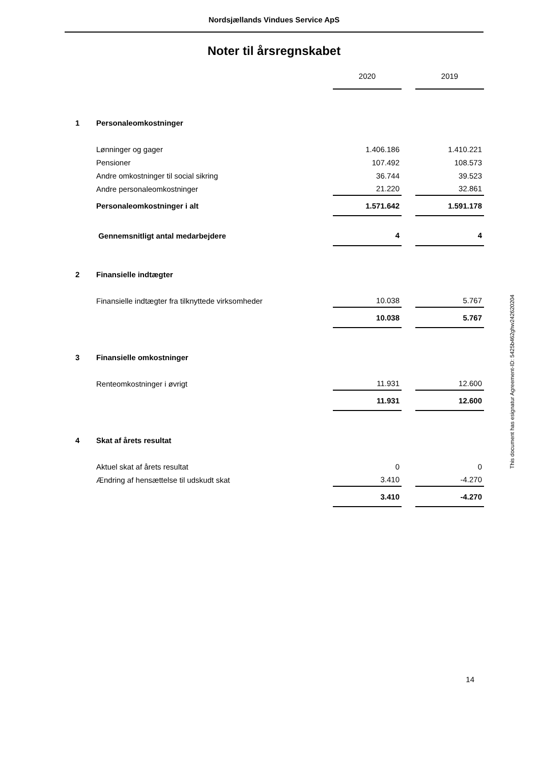Nordsjællands Vindues Service ApS
Noter til årsregnskabet
| | | 2020 | | 2019 |
| 1 | Personaleomkostninger | | | |
| | Lønninger og gager | 1.406.186 | | 1.410.221 |
| | Pensioner | 107.492 | | 108.573 |
| | Andre omkostninger til social sikring | 36.744 | | 39.523 |
| | Andre personaleomkostninger | 21.220 | | 32.861 |
| | Personaleomkostninger i alt | 1.571.642 | | 1.591.178 |
| | Gennemsnitligt antal medarbejdere | 4 | | 4 |
| 2 | Finansielle indtægter | | | |
| | Finansielle indtægter fra tilknyttede virksomheder | 10.038 | | 5.767 |
| | | 10.038 | | 5.767 |
| 3 | Finansielle omkostninger | | | |
| | Renteomkostninger i øvrigt | 11.931 | | 12.600 |
| | | 11.931 | | 12.600 |
| 4 | Skat af årets resultat | | | |
| | Aktuel skat af årets resultat | 0 | | 0 |
| | Ændring af hensættelse til udskudt skat | 3.410 | | -4.270 |
| | | 3.410 | | -4.270 |
14
This document has esignatur Agreement-ID: 5425b462ghw242620204